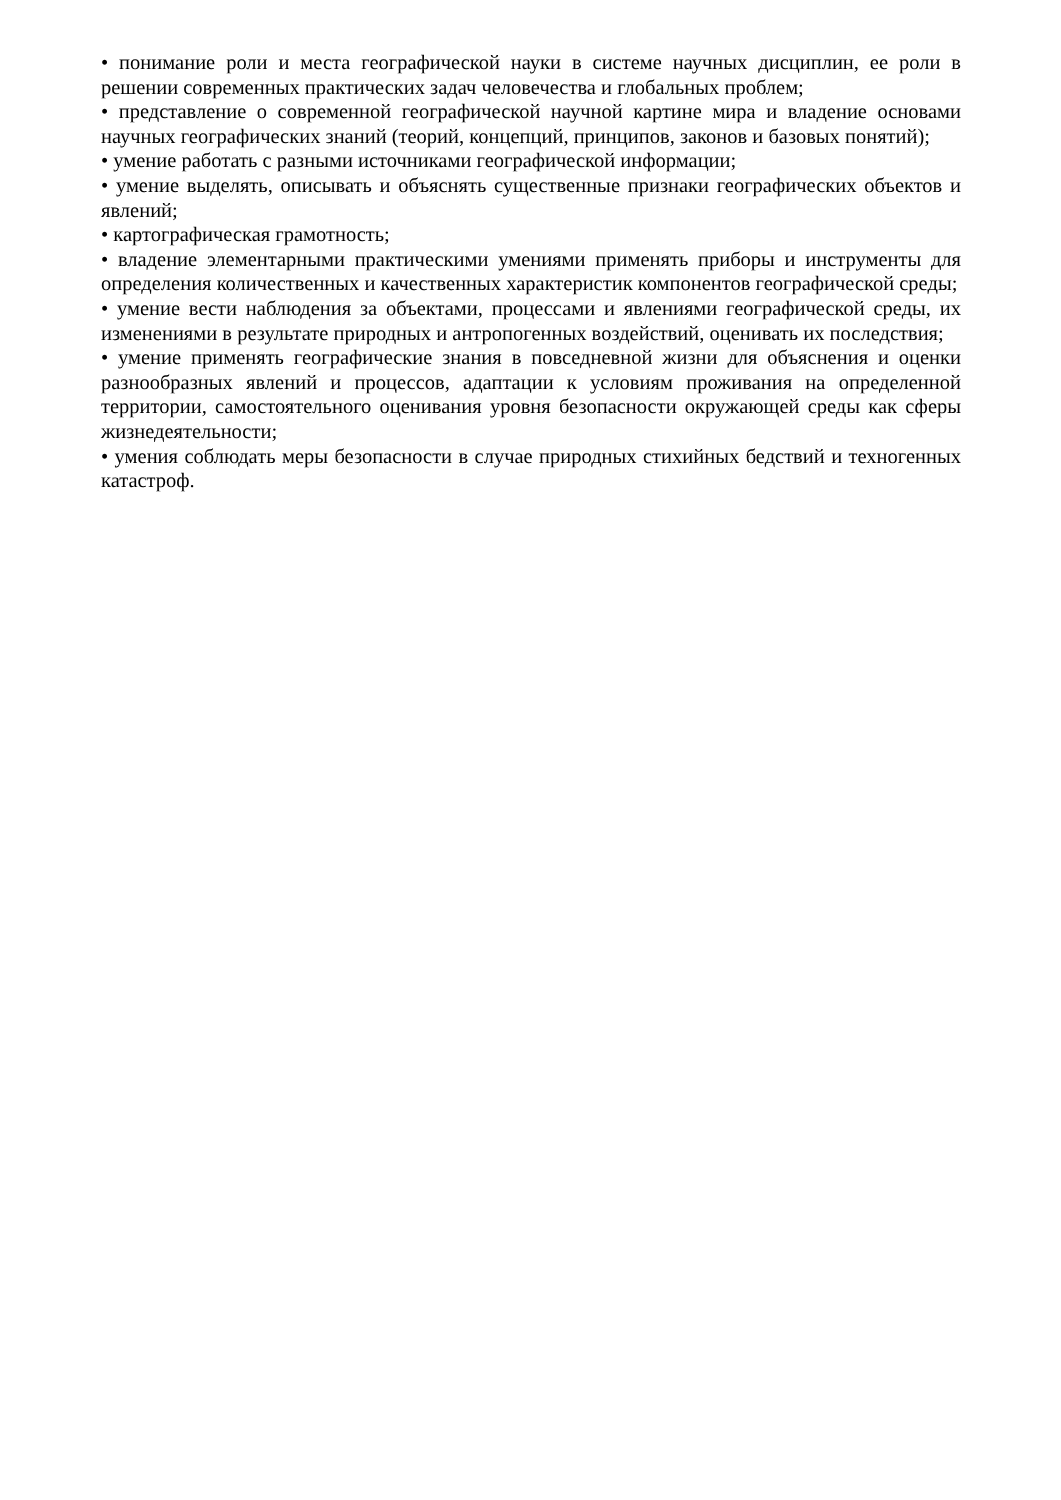• понимание роли и места географической науки в системе научных дисциплин, ее роли в решении современных практических задач человечества и глобальных проблем;
• представление о современной географической научной картине мира и владение основами научных географических знаний (теорий, концепций, принципов, законов и базовых понятий);
• умение работать с разными источниками географической информации;
• умение выделять, описывать и объяснять существенные признаки географических объектов и явлений;
• картографическая грамотность;
• владение элементарными практическими умениями применять приборы и инструменты для определения количественных и качественных характеристик компонентов географической среды;
• умение вести наблюдения за объектами, процессами и явлениями географической среды, их изменениями в результате природных и антропогенных воздействий, оценивать их последствия;
• умение применять географические знания в повседневной жизни для объяснения и оценки разнообразных явлений и процессов, адаптации к условиям проживания на определенной территории, самостоятельного оценивания уровня безопасности окружающей среды как сферы жизнедеятельности;
• умения соблюдать меры безопасности в случае природных стихийных бедствий и техногенных катастроф.